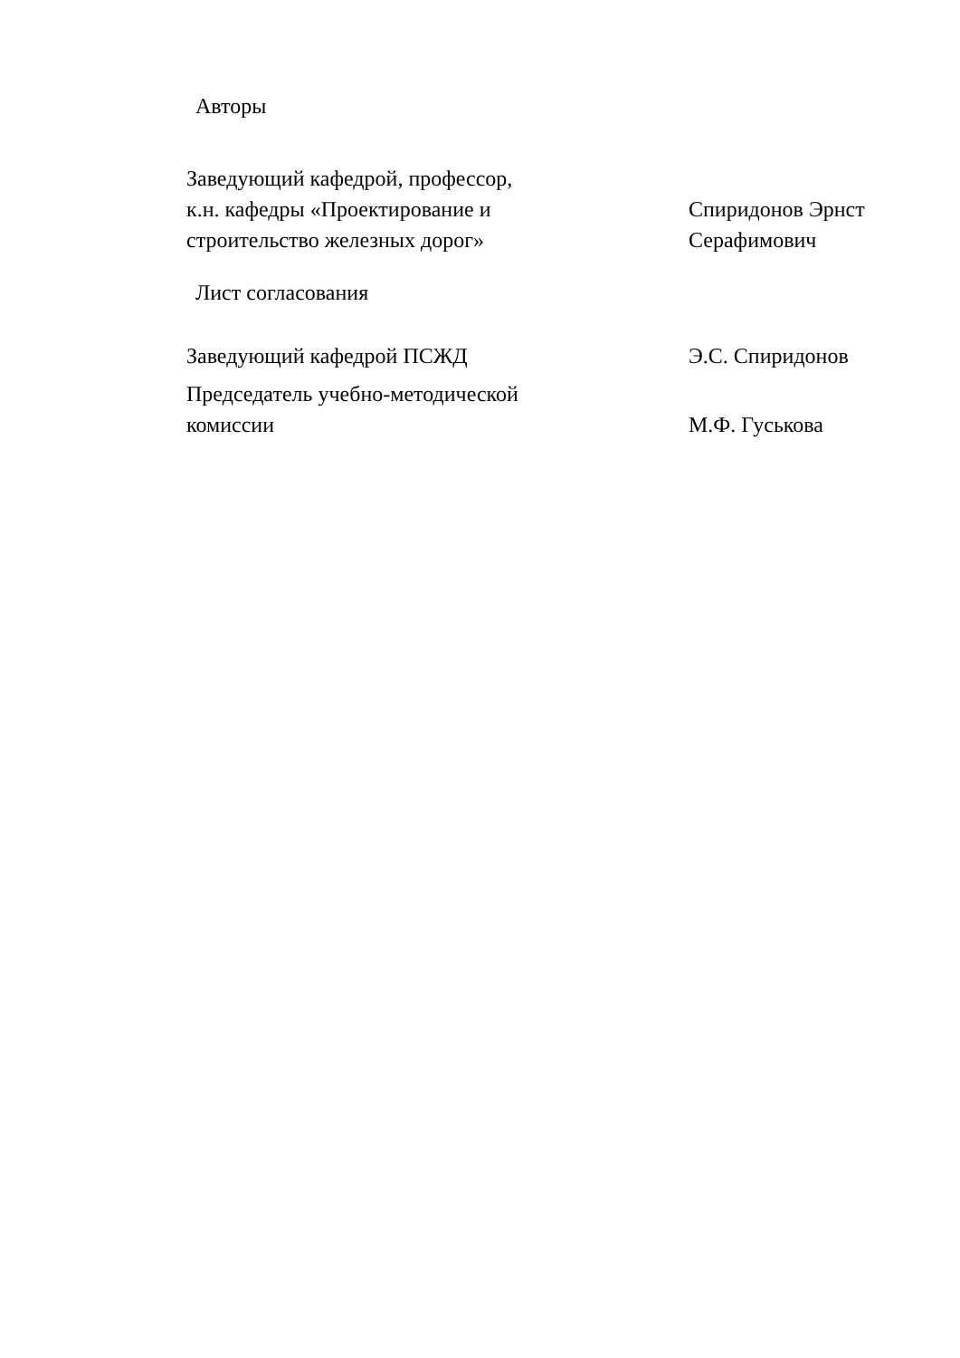Авторы
Заведующий кафедрой, профессор,
к.н. кафедры «Проектирование и
строительство железных дорог»
Спиридонов Эрнст
Серафимович
Лист согласования
Заведующий кафедрой ПСЖД Э.С. Спиридонов
Председатель учебно-методической
комиссии
М.Ф. Гуськова